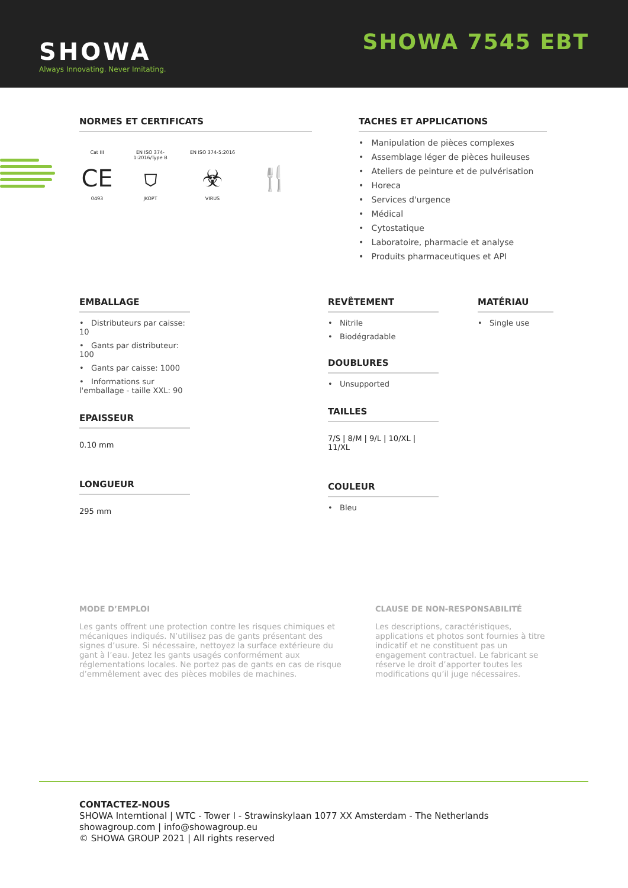SHOWA
Always Innovating. Never Imitating.
SHOWA 7545 EBT
NORMES ET CERTIFICATS
Cat III
CE
0493
EN ISO 374-1:2016/Type B
⛉
JKOPT
EN ISO 374-5:2016
☣
VIRUS
🍴
TACHES ET APPLICATIONS
• Manipulation de pièces complexes
• Assemblage léger de pièces huileuses
• Ateliers de peinture et de pulvérisation
• Horeca
• Services d'urgence
• Médical
• Cytostatique
• Laboratoire, pharmacie et analyse
• Produits pharmaceutiques et API
EMBALLAGE
• Distributeurs par caisse: 10
• Gants par distributeur: 100
• Gants par caisse: 1000
• Informations sur l'emballage - taille XXL: 90
EPAISSEUR
0.10 mm
LONGUEUR
295 mm
REVÊTEMENT
• Nitrile
• Biodégradable
DOUBLURES
• Unsupported
TAILLES
7/S | 8/M | 9/L | 10/XL | 11/XL
COULEUR
• Bleu
MATÉRIAU
• Single use
MODE D’EMPLOI
Les gants offrent une protection contre les risques chimiques et mécaniques indiqués. N’utilisez pas de gants présentant des signes d’usure. Si nécessaire, nettoyez la surface extérieure du gant à l’eau. Jetez les gants usagés conformément aux réglementations locales. Ne portez pas de gants en cas de risque d’emmêlement avec des pièces mobiles de machines.
CLAUSE DE NON-RESPONSABILITÉ
Les descriptions, caractéristiques, applications et photos sont fournies à titre indicatif et ne constituent pas un engagement contractuel. Le fabricant se réserve le droit d’apporter toutes les modifications qu’il juge nécessaires.
CONTACTEZ-NOUS
SHOWA Interntional | WTC - Tower I - Strawinskylaan 1077 XX Amsterdam - The Netherlands
showagroup.com | info@showagroup.eu
© SHOWA GROUP 2021 | All rights reserved